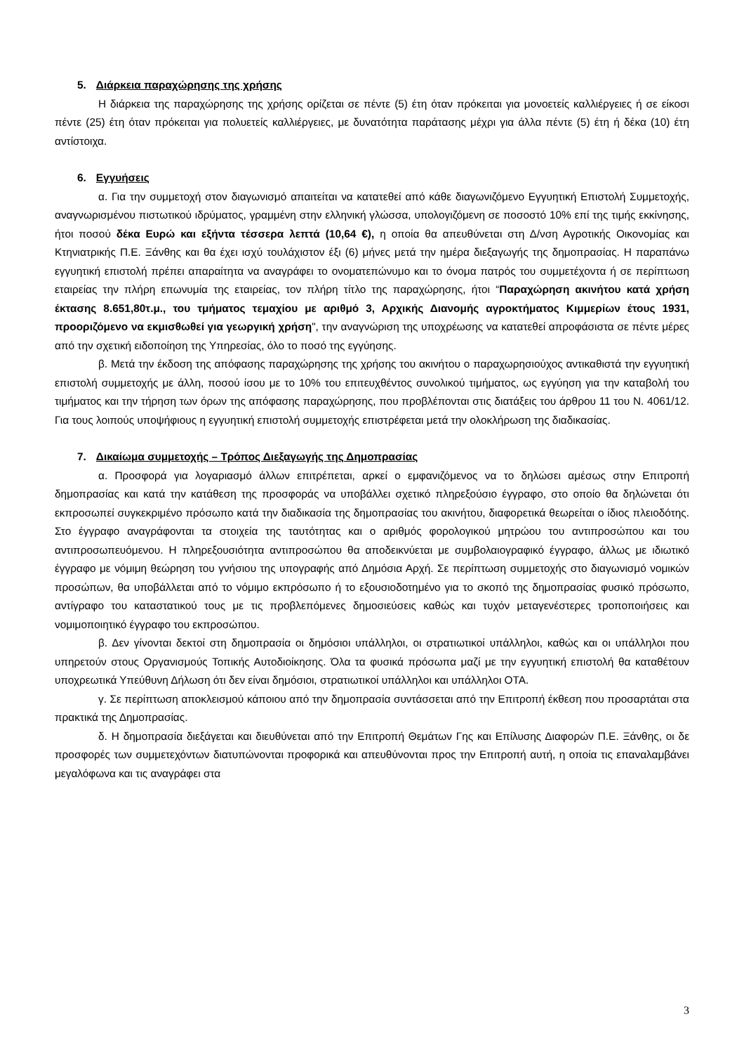5. Διάρκεια παραχώρησης της χρήσης
Η διάρκεια της παραχώρησης της χρήσης ορίζεται σε πέντε (5) έτη όταν πρόκειται για μονοετείς καλλιέργειες ή σε είκοσι πέντε (25) έτη όταν πρόκειται για πολυετείς καλλιέργειες, με δυνατότητα παράτασης μέχρι για άλλα πέντε (5) έτη ή δέκα (10) έτη αντίστοιχα.
6. Εγγυήσεις
α. Για την συμμετοχή στον διαγωνισμό απαιτείται να κατατεθεί από κάθε διαγωνιζόμενο Εγγυητική Επιστολή Συμμετοχής, αναγνωρισμένου πιστωτικού ιδρύματος, γραμμένη στην ελληνική γλώσσα, υπολογιζόμενη σε ποσοστό 10% επί της τιμής εκκίνησης, ήτοι ποσού δέκα Ευρώ και εξήντα τέσσερα λεπτά (10,64 €), η οποία θα απευθύνεται στη Δ/νση Αγροτικής Οικονομίας και Κτηνιατρικής Π.Ε. Ξάνθης και θα έχει ισχύ τουλάχιστον έξι (6) μήνες μετά την ημέρα διεξαγωγής της δημοπρασίας. Η παραπάνω εγγυητική επιστολή πρέπει απαραίτητα να αναγράφει το ονοματεπώνυμο και το όνομα πατρός του συμμετέχοντα ή σε περίπτωση εταιρείας την πλήρη επωνυμία της εταιρείας, τον πλήρη τίτλο της παραχώρησης, ήτοι “Παραχώρηση ακινήτου κατά χρήση έκτασης 8.651,80τ.μ., του τμήματος τεμαχίου με αριθμό 3, Αρχικής Διανομής αγροκτήματος Κιμμερίων έτους 1931, προοριζόμενο να εκμισθωθεί για γεωργική χρήση", την αναγνώριση της υποχρέωσης να κατατεθεί απροφάσιστα σε πέντε μέρες από την σχετική ειδοποίηση της Υπηρεσίας, όλο το ποσό της εγγύησης.
β. Μετά την έκδοση της απόφασης παραχώρησης της χρήσης του ακινήτου ο παραχωρησιούχος αντικαθιστά την εγγυητική επιστολή συμμετοχής με άλλη, ποσού ίσου με το 10% του επιτευχθέντος συνολικού τιμήματος, ως εγγύηση για την καταβολή του τιμήματος και την τήρηση των όρων της απόφασης παραχώρησης, που προβλέπονται στις διατάξεις του άρθρου 11 του Ν. 4061/12. Για τους λοιπούς υποψήφιους η εγγυητική επιστολή συμμετοχής επιστρέφεται μετά την ολοκλήρωση της διαδικασίας.
7. Δικαίωμα συμμετοχής – Τρόπος Διεξαγωγής της Δημοπρασίας
α. Προσφορά για λογαριασμό άλλων επιτρέπεται, αρκεί ο εμφανιζόμενος να το δηλώσει αμέσως στην Επιτροπή δημοπρασίας και κατά την κατάθεση της προσφοράς να υποβάλλει σχετικό πληρεξούσιο έγγραφο, στο οποίο θα δηλώνεται ότι εκπροσωπεί συγκεκριμένο πρόσωπο κατά την διαδικασία της δημοπρασίας του ακινήτου, διαφορετικά θεωρείται ο ίδιος πλειοδότης. Στο έγγραφο αναγράφονται τα στοιχεία της ταυτότητας και ο αριθμός φορολογικού μητρώου του αντιπροσώπου και του αντιπροσωπευόμενου. Η πληρεξουσιότητα αντιπροσώπου θα αποδεικνύεται με συμβολαιογραφικό έγγραφο, άλλως με ιδιωτικό έγγραφο με νόμιμη θεώρηση του γνήσιου της υπογραφής από Δημόσια Αρχή. Σε περίπτωση συμμετοχής στο διαγωνισμό νομικών προσώπων, θα υποβάλλεται από το νόμιμο εκπρόσωπο ή το εξουσιοδοτημένο για το σκοπό της δημοπρασίας φυσικό πρόσωπο, αντίγραφο του καταστατικού τους με τις προβλεπόμενες δημοσιεύσεις καθώς και τυχόν μεταγενέστερες τροποποιήσεις και νομιμοποιητικό έγγραφο του εκπροσώπου.
β. Δεν γίνονται δεκτοί στη δημοπρασία οι δημόσιοι υπάλληλοι, οι στρατιωτικοί υπάλληλοι, καθώς και οι υπάλληλοι που υπηρετούν στους Οργανισμούς Τοπικής Αυτοδιοίκησης. Όλα τα φυσικά πρόσωπα μαζί με την εγγυητική επιστολή θα καταθέτουν υποχρεωτικά Υπεύθυνη Δήλωση ότι δεν είναι δημόσιοι, στρατιωτικοί υπάλληλοι και υπάλληλοι ΟΤΑ.
γ. Σε περίπτωση αποκλεισμού κάποιου από την δημοπρασία συντάσσεται από την Επιτροπή έκθεση που προσαρτάται στα πρακτικά της Δημοπρασίας.
δ. Η δημοπρασία διεξάγεται και διευθύνεται από την Επιτροπή Θεμάτων Γης και Επίλυσης Διαφορών Π.Ε. Ξάνθης, οι δε προσφορές των συμμετεχόντων διατυπώνονται προφορικά και απευθύνονται προς την Επιτροπή αυτή, η οποία τις επαναλαμβάνει μεγαλόφωνα και τις αναγράφει στα
3